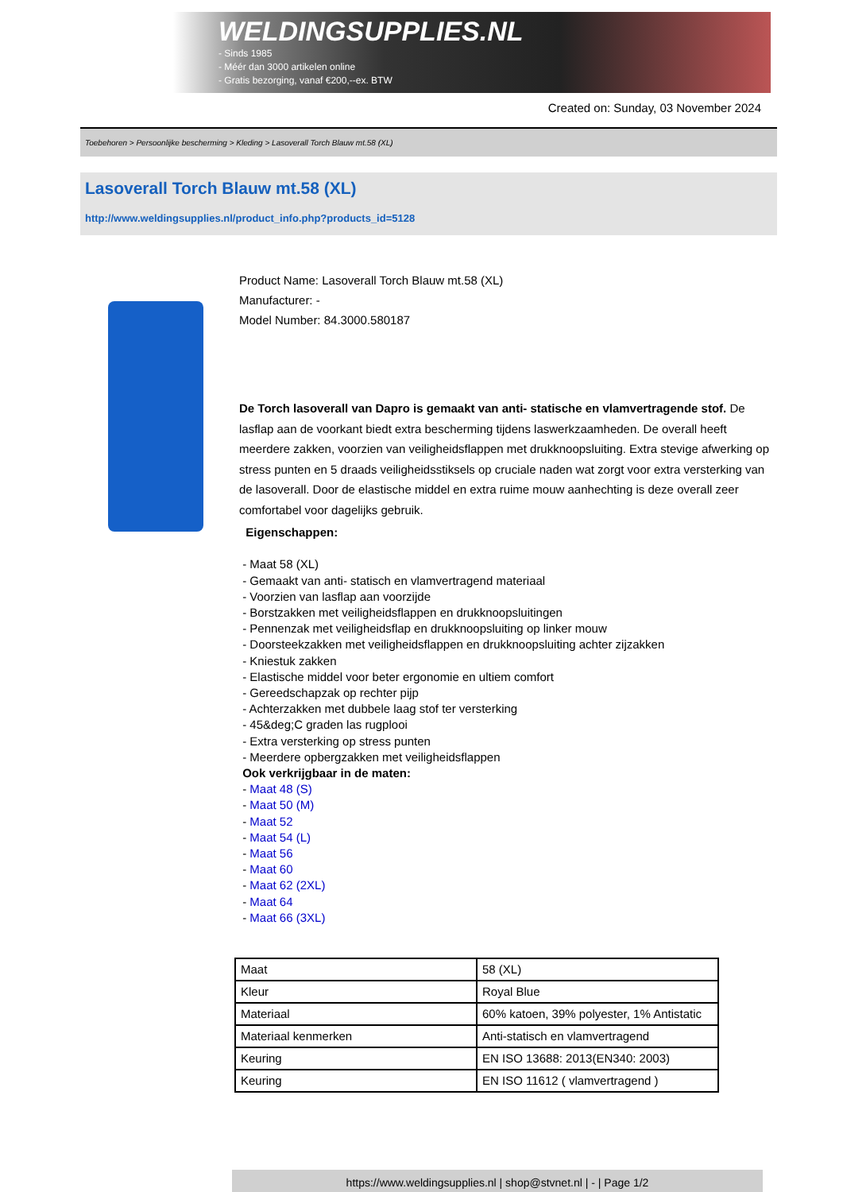WELDINGSUPPLIES.NL
- Sinds 1985
- Méér dan 3000 artikelen online
- Gratis bezorging, vanaf €200,--ex. BTW
Created on: Sunday, 03 November 2024
Toebehoren > Persoonlijke bescherming > Kleding > Lasoverall Torch Blauw mt.58 (XL)
Lasoverall Torch Blauw mt.58 (XL)
http://www.weldingsupplies.nl/product_info.php?products_id=5128
Product Name: Lasoverall Torch Blauw mt.58 (XL)
Manufacturer: -
Model Number: 84.3000.580187
De Torch lasoverall van Dapro is gemaakt van anti- statische en vlamvertragende stof. De lasflap aan de voorkant biedt extra bescherming tijdens laswerkzaamheden. De overall heeft meerdere zakken, voorzien van veiligheidsflappen met drukknoopsluiting. Extra stevige afwerking op stress punten en 5 draads veiligheidsstiksels op cruciale naden wat zorgt voor extra versterking van de lasoverall. Door de elastische middel en extra ruime mouw aanhechting is deze overall zeer comfortabel voor dagelijks gebruik.
Eigenschappen:
- Maat 58 (XL)
- Gemaakt van anti- statisch en vlamvertragend materiaal
- Voorzien van lasflap aan voorzijde
- Borstzakken met veiligheidsflappen en drukknoopsluitingen
- Pennenzak met veiligheidsflap en drukknoopsluiting op linker mouw
- Doorsteekzakken met veiligheidsflappen en drukknoopsluiting achter zijzakken
- Kniestuk zakken
- Elastische middel voor beter ergonomie en ultiem comfort
- Gereedschapzak op rechter pijp
- Achterzakken met dubbele laag stof ter versterking
- 45&deg;C graden las rugplooi
- Extra versterking op stress punten
- Meerdere opbergzakken met veiligheidsflappen
Ook verkrijgbaar in de maten:
- Maat 48 (S)
- Maat 50 (M)
- Maat 52
- Maat 54 (L)
- Maat 56
- Maat 60
- Maat 62 (2XL)
- Maat 64
- Maat 66 (3XL)
| Maat | 58 (XL) |
| Kleur | Royal Blue |
| Materiaal | 60% katoen, 39% polyester, 1% Antistatic |
| Materiaal kenmerken | Anti-statisch en vlamvertragend |
| Keuring | EN ISO 13688: 2013(EN340: 2003) |
| Keuring | EN ISO 11612 ( vlamvertragend ) |
https://www.weldingsupplies.nl | shop@stvnet.nl | - | Page 1/2